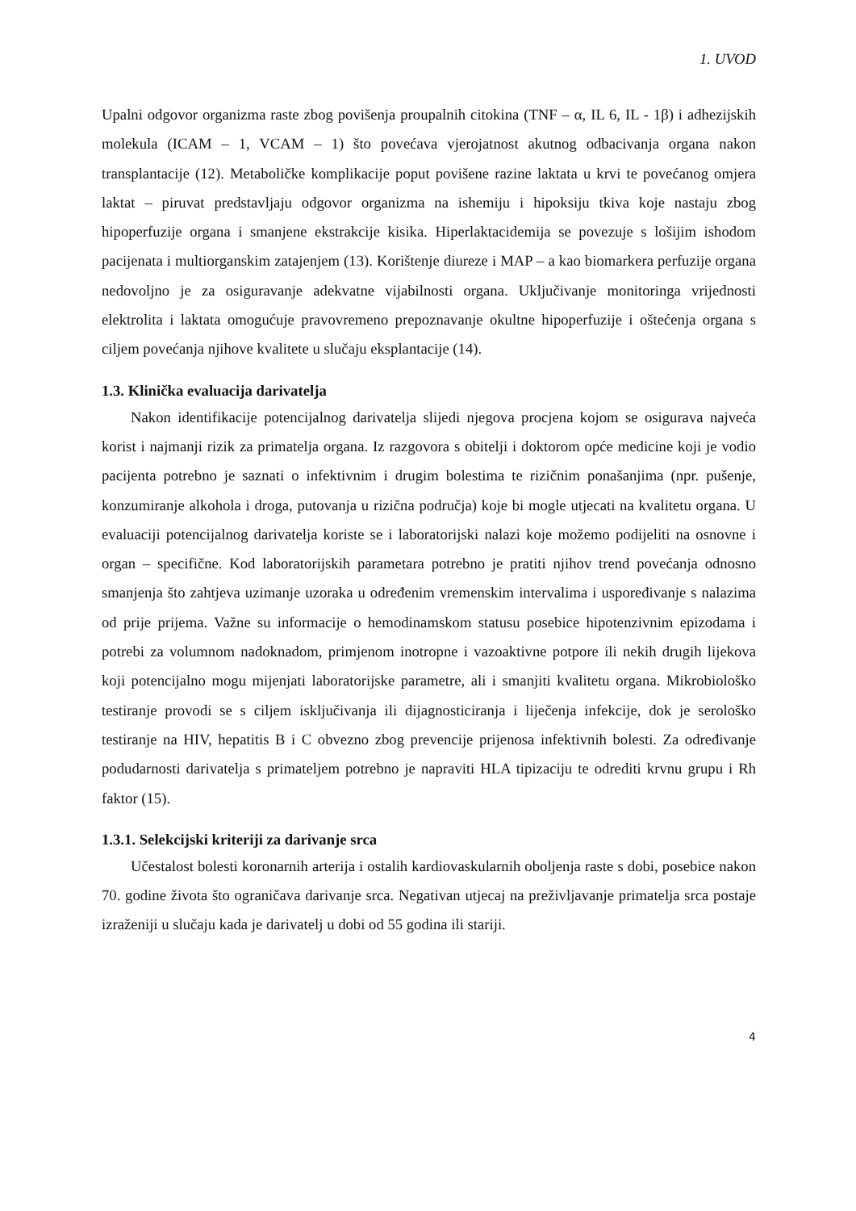1. UVOD
Upalni odgovor organizma raste zbog povišenja proupalnih citokina (TNF – α, IL 6, IL - 1β) i adhezijskih molekula (ICAM – 1, VCAM – 1) što povećava vjerojatnost akutnog odbacivanja organa nakon transplantacije (12). Metaboličke komplikacije poput povišene razine laktata u krvi te povećanog omjera laktat – piruvat predstavljaju odgovor organizma na ishemiju i hipoksiju tkiva koje nastaju zbog hipoperfuzije organa i smanjene ekstrakcije kisika. Hiperlaktacidemija se povezuje s lošijim ishodom pacijenata i multiorganskim zatajenjem (13). Korištenje diureze i MAP – a kao biomarkera perfuzije organa nedovoljno je za osiguravanje adekvatne vijabilnosti organa. Uključivanje monitoringa vrijednosti elektrolita i laktata omogućuje pravovremeno prepoznavanje okultne hipoperfuzije i oštećenja organa s ciljem povećanja njihove kvalitete u slučaju eksplantacije (14).
1.3. Klinička evaluacija darivatelja
Nakon identifikacije potencijalnog darivatelja slijedi njegova procjena kojom se osigurava najveća korist i najmanji rizik za primatelja organa. Iz razgovora s obitelji i doktorom opće medicine koji je vodio pacijenta potrebno je saznati o infektivnim i drugim bolestima te rizičnim ponašanjima (npr. pušenje, konzumiranje alkohola i droga, putovanja u rizična područja) koje bi mogle utjecati na kvalitetu organa. U evaluaciji potencijalnog darivatelja koriste se i laboratorijski nalazi koje možemo podijeliti na osnovne i organ – specifične. Kod laboratorijskih parametara potrebno je pratiti njihov trend povećanja odnosno smanjenja što zahtjeva uzimanje uzoraka u određenim vremenskim intervalima i uspoređivanje s nalazima od prije prijema. Važne su informacije o hemodinamskom statusu posebice hipotenzivnim epizodama i potrebi za volumnom nadoknadom, primjenom inotropne i vazoaktivne potpore ili nekih drugih lijekova koji potencijalno mogu mijenjati laboratorijske parametre, ali i smanjiti kvalitetu organa. Mikrobiološko testiranje provodi se s ciljem isključivanja ili dijagnosticiranja i liječenja infekcije, dok je serološko testiranje na HIV, hepatitis B i C obvezno zbog prevencije prijenosa infektivnih bolesti. Za određivanje podudarnosti darivatelja s primateljem potrebno je napraviti HLA tipizaciju te odrediti krvnu grupu i Rh faktor (15).
1.3.1. Selekcijski kriteriji za darivanje srca
Učestalost bolesti koronarnih arterija i ostalih kardiovaskularnih oboljenja raste s dobi, posebice nakon 70. godine života što ograničava darivanje srca. Negativan utjecaj na preživljavanje primatelja srca postaje izraženiji u slučaju kada je darivatelj u dobi od 55 godina ili stariji.
4